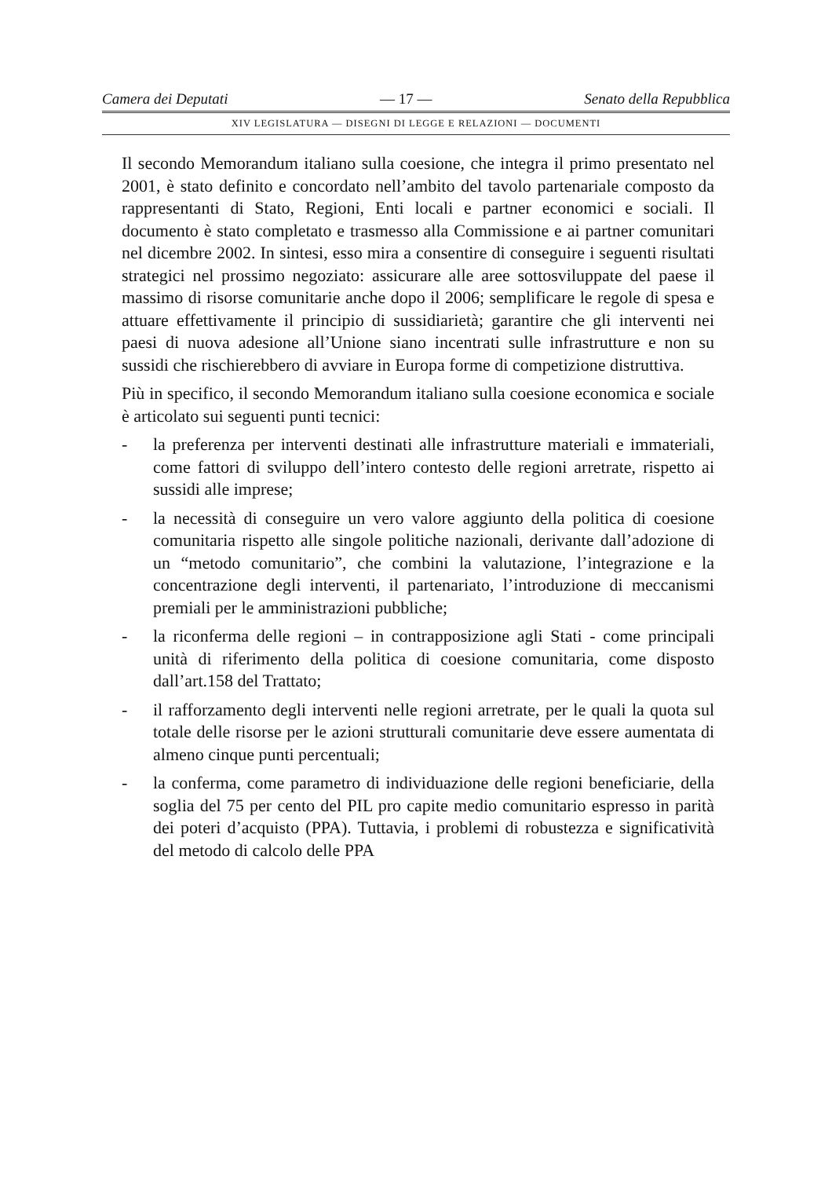Camera dei Deputati — 17 — Senato della Repubblica
XIV LEGISLATURA — DISEGNI DI LEGGE E RELAZIONI — DOCUMENTI
Il secondo Memorandum italiano sulla coesione, che integra il primo presentato nel 2001, è stato definito e concordato nell’ambito del tavolo partenariale composto da rappresentanti di Stato, Regioni, Enti locali e partner economici e sociali. Il documento è stato completato e trasmesso alla Commissione e ai partner comunitari nel dicembre 2002. In sintesi, esso mira a consentire di conseguire i seguenti risultati strategici nel prossimo negoziato: assicurare alle aree sottosviluppate del paese il massimo di risorse comunitarie anche dopo il 2006; semplificare le regole di spesa e attuare effettivamente il principio di sussidiarietà; garantire che gli interventi nei paesi di nuova adesione all’Unione siano incentrati sulle infrastrutture e non su sussidi che rischierebbero di avviare in Europa forme di competizione distruttiva.
Più in specifico, il secondo Memorandum italiano sulla coesione economica e sociale è articolato sui seguenti punti tecnici:
- la preferenza per interventi destinati alle infrastrutture materiali e immateriali, come fattori di sviluppo dell’intero contesto delle regioni arretrate, rispetto ai sussidi alle imprese;
- la necessità di conseguire un vero valore aggiunto della politica di coesione comunitaria rispetto alle singole politiche nazionali, derivante dall’adozione di un “metodo comunitario”, che combini la valutazione, l’integrazione e la concentrazione degli interventi, il partenariato, l’introduzione di meccanismi premiali per le amministrazioni pubbliche;
- la riconferma delle regioni – in contrapposizione agli Stati - come principali unità di riferimento della politica di coesione comunitaria, come disposto dall’art.158 del Trattato;
- il rafforzamento degli interventi nelle regioni arretrate, per le quali la quota sul totale delle risorse per le azioni strutturali comunitarie deve essere aumentata di almeno cinque punti percentuali;
- la conferma, come parametro di individuazione delle regioni beneficiarie, della soglia del 75 per cento del PIL pro capite medio comunitario espresso in parità dei poteri d’acquisto (PPA). Tuttavia, i problemi di robustezza e significatività del metodo di calcolo delle PPA